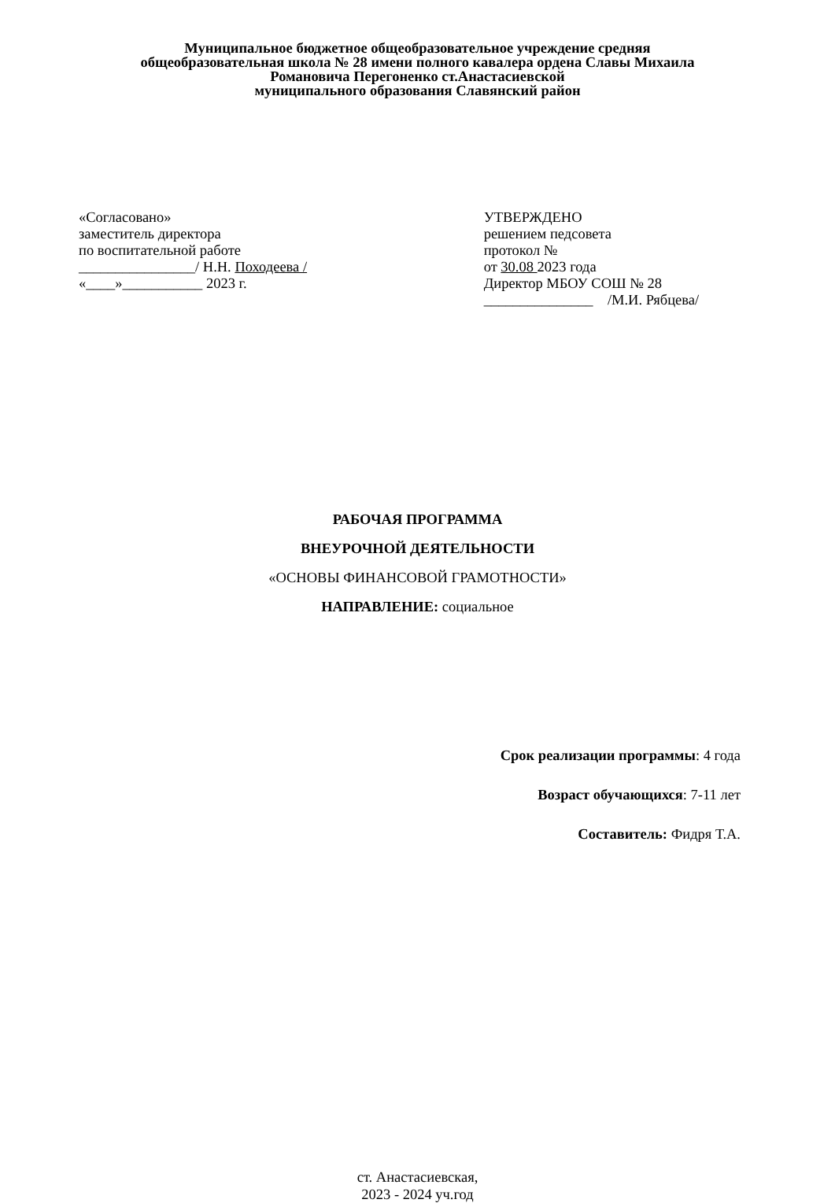Муниципальное бюджетное общеобразовательное учреждение средняя
общеобразовательная школа № 28 имени полного кавалера ордена Славы Михаила
Романовича Перегоненко ст.Анастасиевской
муниципального образования Славянский район
«Согласовано»
заместитель директора
по воспитательной работе
________________/ Н.Н. Походеева /
«____»___________ 2023 г.
УТВЕРЖДЕНО
решением педсовета
протокол №
от 30.08 2023 года
Директор МБОУ СОШ № 28
_______________ /М.И. Рябцева/
РАБОЧАЯ ПРОГРАММА
ВНЕУРОЧНОЙ ДЕЯТЕЛЬНОСТИ
«ОСНОВЫ ФИНАНСОВОЙ ГРАМОТНОСТИ»
НАПРАВЛЕНИЕ: социальное
Срок реализации программы: 4 года
Возраст обучающихся: 7-11 лет
Составитель: Фидря Т.А.
ст. Анастасиевская,
2023 - 2024 уч.год